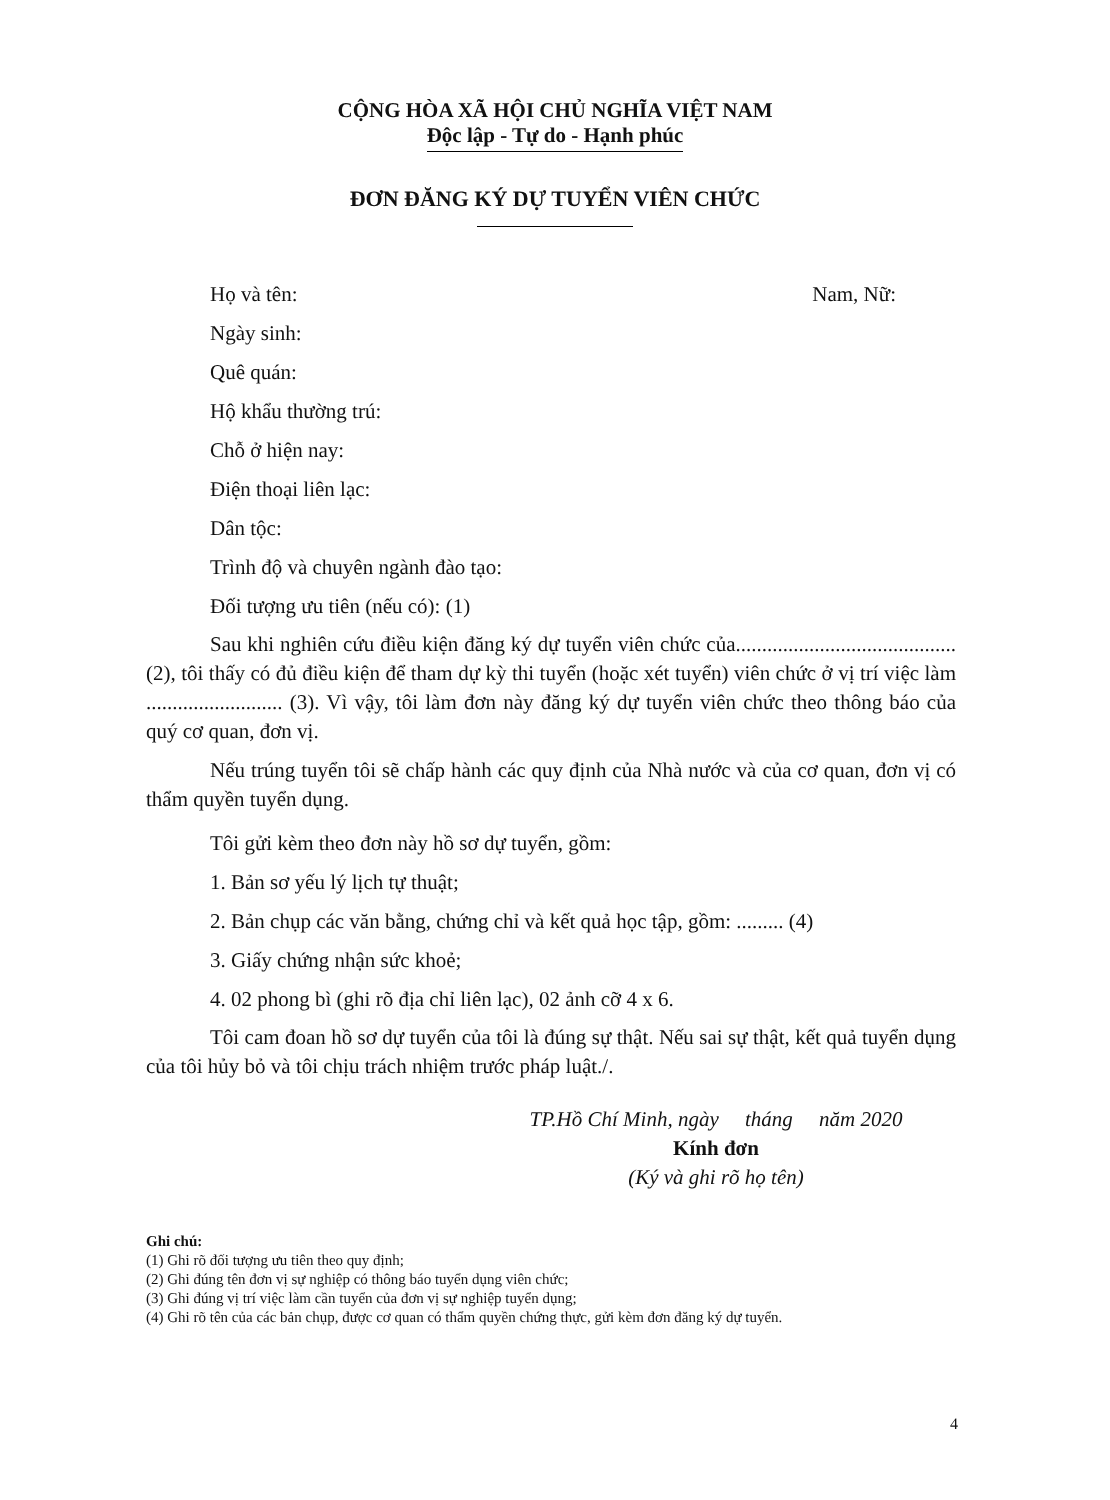CỘNG HÒA XÃ HỘI CHỦ NGHĨA VIỆT NAM
Độc lập - Tự do - Hạnh phúc
ĐƠN ĐĂNG KÝ DỰ TUYỂN VIÊN CHỨC
Họ và tên: Nam, Nữ:
Ngày sinh:
Quê quán:
Hộ khẩu thường trú:
Chỗ ở hiện nay:
Điện thoại liên lạc:
Dân tộc:
Trình độ và chuyên ngành đào tạo:
Đối tượng ưu tiên (nếu có): (1)
Sau khi nghiên cứu điều kiện đăng ký dự tuyển viên chức của.......................................... (2), tôi thấy có đủ điều kiện để tham dự kỳ thi tuyển (hoặc xét tuyển) viên chức ở vị trí việc làm .......................... (3). Vì vậy, tôi làm đơn này đăng ký dự tuyển viên chức theo thông báo của quý cơ quan, đơn vị.
Nếu trúng tuyển tôi sẽ chấp hành các quy định của Nhà nước và của cơ quan, đơn vị có thẩm quyền tuyển dụng.
Tôi gửi kèm theo đơn này hồ sơ dự tuyển, gồm:
1. Bản sơ yếu lý lịch tự thuật;
2. Bản chụp các văn bằng, chứng chỉ và kết quả học tập, gồm: ......... (4)
3. Giấy chứng nhận sức khoẻ;
4. 02 phong bì (ghi rõ địa chỉ liên lạc), 02 ảnh cỡ 4 x 6.
Tôi cam đoan hồ sơ dự tuyển của tôi là đúng sự thật. Nếu sai sự thật, kết quả tuyển dụng của tôi hủy bỏ và tôi chịu trách nhiệm trước pháp luật./.
TP.Hồ Chí Minh, ngày tháng năm 2020
Kính đơn
(Ký và ghi rõ họ tên)
Ghi chú:
(1) Ghi rõ đối tượng ưu tiên theo quy định;
(2) Ghi đúng tên đơn vị sự nghiệp có thông báo tuyển dụng viên chức;
(3) Ghi đúng vị trí việc làm cần tuyển của đơn vị sự nghiệp tuyển dụng;
(4) Ghi rõ tên của các bản chụp, được cơ quan có thẩm quyền chứng thực, gửi kèm đơn đăng ký dự tuyển.
4